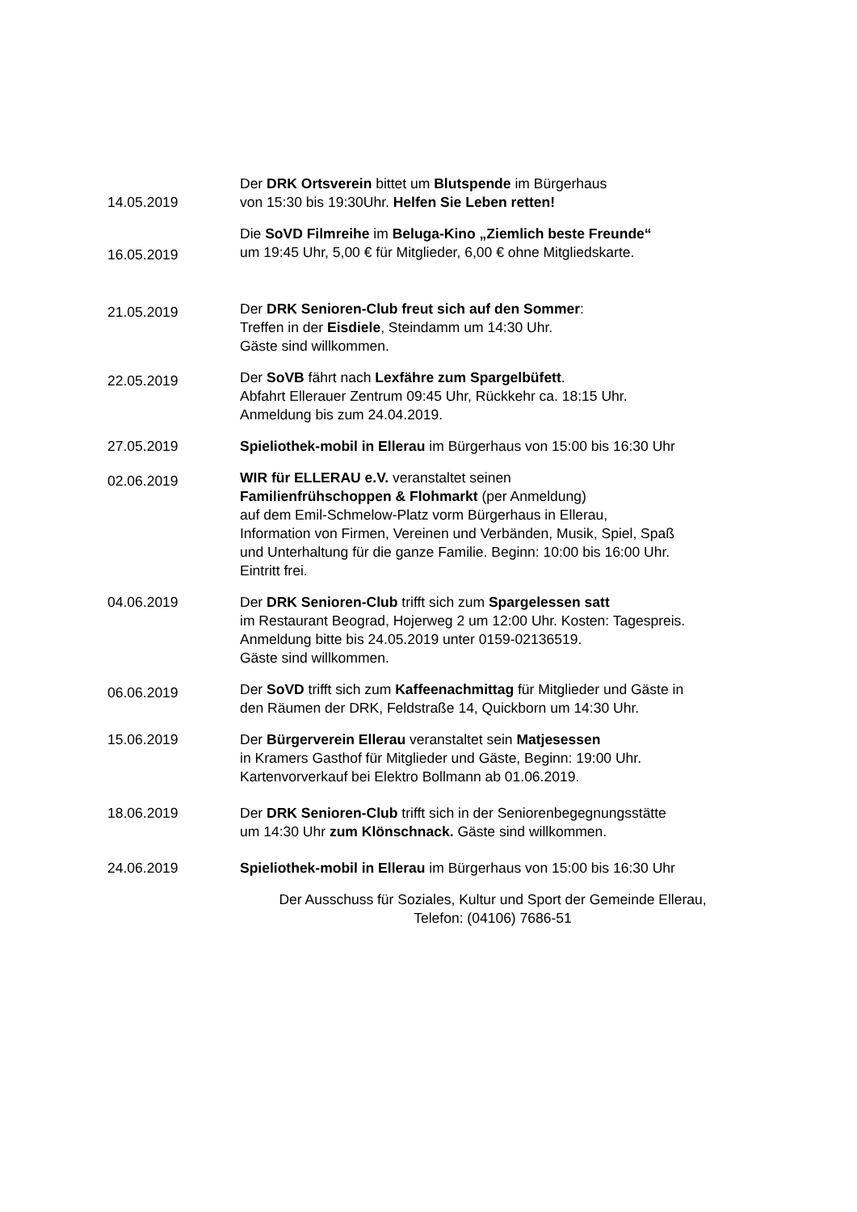14.05.2019
Der DRK Ortsverein bittet um Blutspende im Bürgerhaus
von 15:30 bis 19:30Uhr. Helfen Sie Leben retten!
16.05.2019
Die SoVD Filmreihe im Beluga-Kino „Ziemlich beste Freunde“
um 19:45 Uhr, 5,00 € für Mitglieder, 6,00 € ohne Mitgliedskarte.
21.05.2019
Der DRK Senioren-Club freut sich auf den Sommer:
Treffen in der Eisdiele, Steindamm um 14:30 Uhr.
Gäste sind willkommen.
22.05.2019
Der SoVB fährt nach Lexfähre zum Spargelbüfett.
Abfahrt Ellerauer Zentrum 09:45 Uhr, Rückkehr ca. 18:15 Uhr.
Anmeldung bis zum 24.04.2019.
27.05.2019 Spieliothek-mobil in Ellerau im Bürgerhaus von 15:00 bis 16:30 Uhr
02.06.2019
WIR für ELLERAU e.V. veranstaltet seinen
Familienfrühschoppen & Flohmarkt (per Anmeldung)
auf dem Emil-Schmelow-Platz vorm Bürgerhaus in Ellerau,
Information von Firmen, Vereinen und Verbänden, Musik, Spiel, Spaß
und Unterhaltung für die ganze Familie. Beginn: 10:00 bis 16:00 Uhr.
Eintritt frei.
04.06.2019 Der DRK Senioren-Club trifft sich zum Spargelessen satt
im Restaurant Beograd, Hojerweg 2 um 12:00 Uhr. Kosten: Tagespreis.
Anmeldung bitte bis 24.05.2019 unter 0159-02136519.
Gäste sind willkommen.
06.06.2019
Der SoVD trifft sich zum Kaffeenachmittag für Mitglieder und Gäste in
den Räumen der DRK, Feldstraße 14, Quickborn um 14:30 Uhr.
15.06.2019 Der Bürgerverein Ellerau veranstaltet sein Matjesessen
in Kramers Gasthof für Mitglieder und Gäste, Beginn: 19:00 Uhr.
Kartenvorverkauf bei Elektro Bollmann ab 01.06.2019.
18.06.2019 Der DRK Senioren-Club trifft sich in der Seniorenbegegnungsstätte
um 14:30 Uhr zum Klönschnack. Gäste sind willkommen.
24.06.2019 Spieliothek-mobil in Ellerau im Bürgerhaus von 15:00 bis 16:30 Uhr
Der Ausschuss für Soziales, Kultur und Sport der Gemeinde Ellerau,
Telefon: (04106) 7686-51